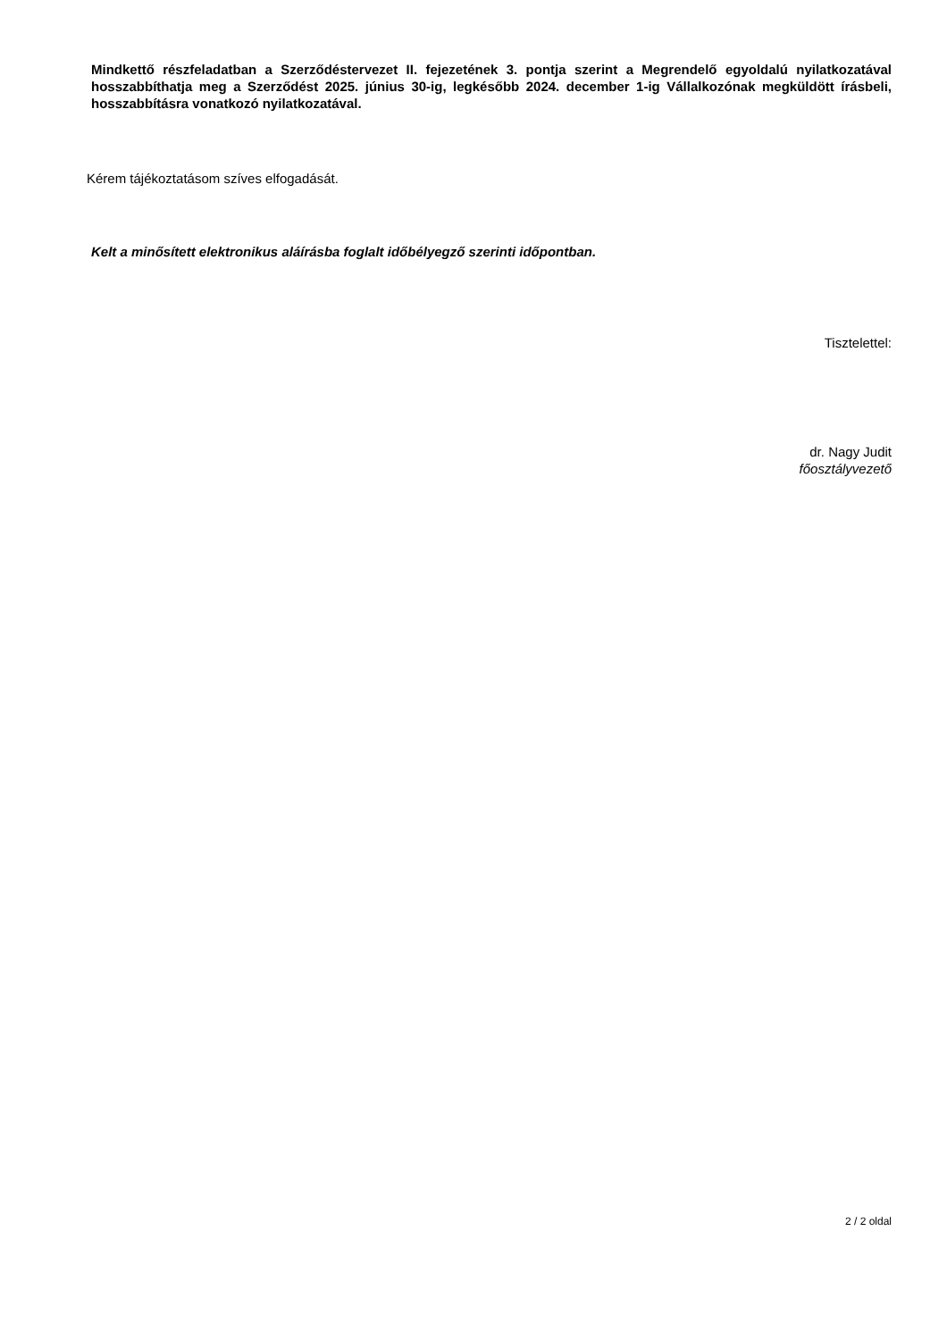Mindkettő részfeladatban a Szerződéstervezet II. fejezetének 3. pontja szerint a Megrendelő egyoldalú nyilatkozatával hosszabbíthatja meg a Szerződést 2025. június 30-ig, legkésőbb 2024. december 1-ig Vállalkozónak megküldött írásbeli, hosszabbításra vonatkozó nyilatkozatával.
Kérem tájékoztatásom szíves elfogadását.
Kelt a minősített elektronikus aláírásba foglalt időbélyegző szerinti időpontban.
Tisztelettel:
dr. Nagy Judit
főosztályvezető
2 / 2 oldal